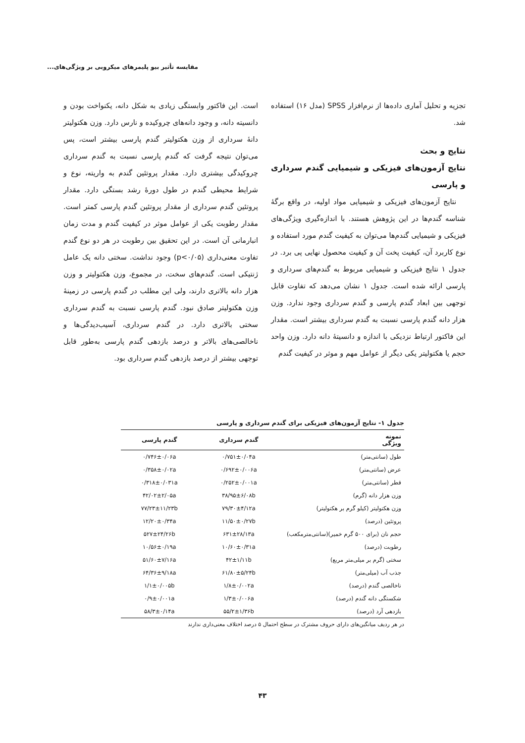مقایسه تأثیر بیو پلیمرهای میکروبی بر ویژگی‌های...
تجزیه و تحلیل آماری داده‌ها از نرم‌افزار SPSS (مدل ۱۶) استفاده شد.
نتایج و بحث
نتایج آزمون‌های فیزیکی و شیمیایی گندم سرداری و پارسی
نتایج آزمون‌های فیزیکی و شیمیایی مواد اولیه، در واقع برگهٔ شناسه گندم‌ها در این پژوهش هستند. با اندازه‌گیری ویژگی‌های فیزیکی و شیمیایی گندم‌ها می‌توان به کیفیت گندم مورد استفاده و نوع کاربرد آن، کیفیت پخت آن و کیفیت محصول نهایی پی برد. در جدول ۱ نتایج فیزیکی و شیمیایی مربوط به گندم‌های سرداری و پارسی ارائه شده است. جدول ۱ نشان می‌دهد که تفاوت قابل توجهی بین ابعاد گندم پارسی و گندم سرداری وجود ندارد. وزن هزار دانه گندم پارسی نسبت به گندم سرداری بیشتر است. مقدار این فاکتور ارتباط نزدیکی با اندازه و دانسیتهٔ دانه دارد. وزن واحد حجم یا هکتولیتر یکی دیگر از عوامل مهم و موثر در کیفیت گندم
است. این فاکتور وابستگی زیادی به شکل دانه، یکنواخت بودن و دانسیته دانه، و وجود دانه‌های چروکیده و نارس دارد. وزن هکتولیتر دانهٔ سرداری از وزن هکتولیتر گندم پارسی بیشتر است، پس می‌توان نتیجه گرفت که گندم پارسی نسبت به گندم سرداری چروکیدگی بیشتری دارد. مقدار پروتئین گندم به واریته، نوع و شرایط محیطی گندم در طول دورهٔ رشد بستگی دارد. مقدار پروتئین گندم سرداری از مقدار پروتئین گندم پارسی کمتر است. مقدار رطوبت یکی از عوامل موثر در کیفیت گندم و مدت زمان انبارمانی آن است. در این تحقیق بین رطوبت در هر دو نوع گندم تفاوت معنی‌داری (p<۰/۰۵) وجود نداشت. سختی دانه یک عامل ژنتیکی است. گندم‌های سخت، در مجموع، وزن هکتولیتر و وزن هزار دانه بالاتری دارند، ولی این مطلب در گندم پارسی در زمینهٔ وزن هکتولیتر صادق نبود. گندم پارسی نسبت به گندم سرداری سختی بالاتری دارد. در گندم سرداری، آسیب‌دیدگی‌ها و ناخالصی‌های بالاتر و درصد بازدهی گندم پارسی به‌طور قابل توجهی بیشتر از درصد بازدهی گندم سرداری بود.
جدول ۱- نتایج آزمون‌های فیزیکی برای گندم سرداری و پارسی
| نمونه ویژگی | گندم سرداری | گندم پارسی |
| --- | --- | --- |
| طول (سانتی‌متر) | ۰/۷۵۱±۰/۰۴a | ۰/۷۴۶±۰/۰۶a |
| عرض (سانتی‌متر) | ۰/۶۹۲±۰/۰۰۶a | ۰/۳۵۸±۰/۰۲a |
| قطر (سانتی‌متر) | ۰/۲۵۲±۰/۰۰۱a | ۰/۳۱۸±۰/۰۳۱a |
| وزن هزار دانه (گرم) | ۳۸/۹۵±۶/۰۸b | ۴۲/۰۲±۲/۰۵a |
| وزن هکتولیتر (کیلو گرم بر هکتولیتر) | ۷۹/۳۰±۴/۱۲a | ۷۷/۲۳±۱۱/۲۳b |
| پروتئین (درصد) | ۱۱/۵۰±۰/۲۷b | ۱۲/۲۰±۰/۳۴a |
| حجم نان (برای ۵۰۰ گرم خمیر)(سانتی‌مترمکعب) | ۶۳۱±۲۸/۱۳a | ۵۲۷±۲۴/۲۶b |
| رطوبت (درصد) | ۱۰/۶۰±۰/۳۱a | ۱۰/۵۶±۰/۱۹a |
| سختی (گرم بر میلی‌متر مربع) | ۴۲±۱/۱۱b | ۵۱/۶۰±۷/۱۶a |
| جذب آب (میلی‌متر) | ۶۱/۸۰±۵/۲۴b | ۶۴/۳۶±۹/۱۸a |
| ناخالصی گندم (درصد) | ۱/۸±۰/۰۰۲a | ۱/۱±۰/۰۰۵b |
| شکستگی دانه گندم (درصد) | ۱/۳±۰/۰۰۶a | ۰/۹±۰/۰۰۱a |
| بازدهی آرد (درصد) | ۵۵/۲±۱/۳۶b | ۵۸/۳±۰/۱۴a |
در هر ردیف میانگین‌های دارای حروف مشترک در سطح احتمال ۵ درصد اختلاف معنی‌داری ندارند
۴۳